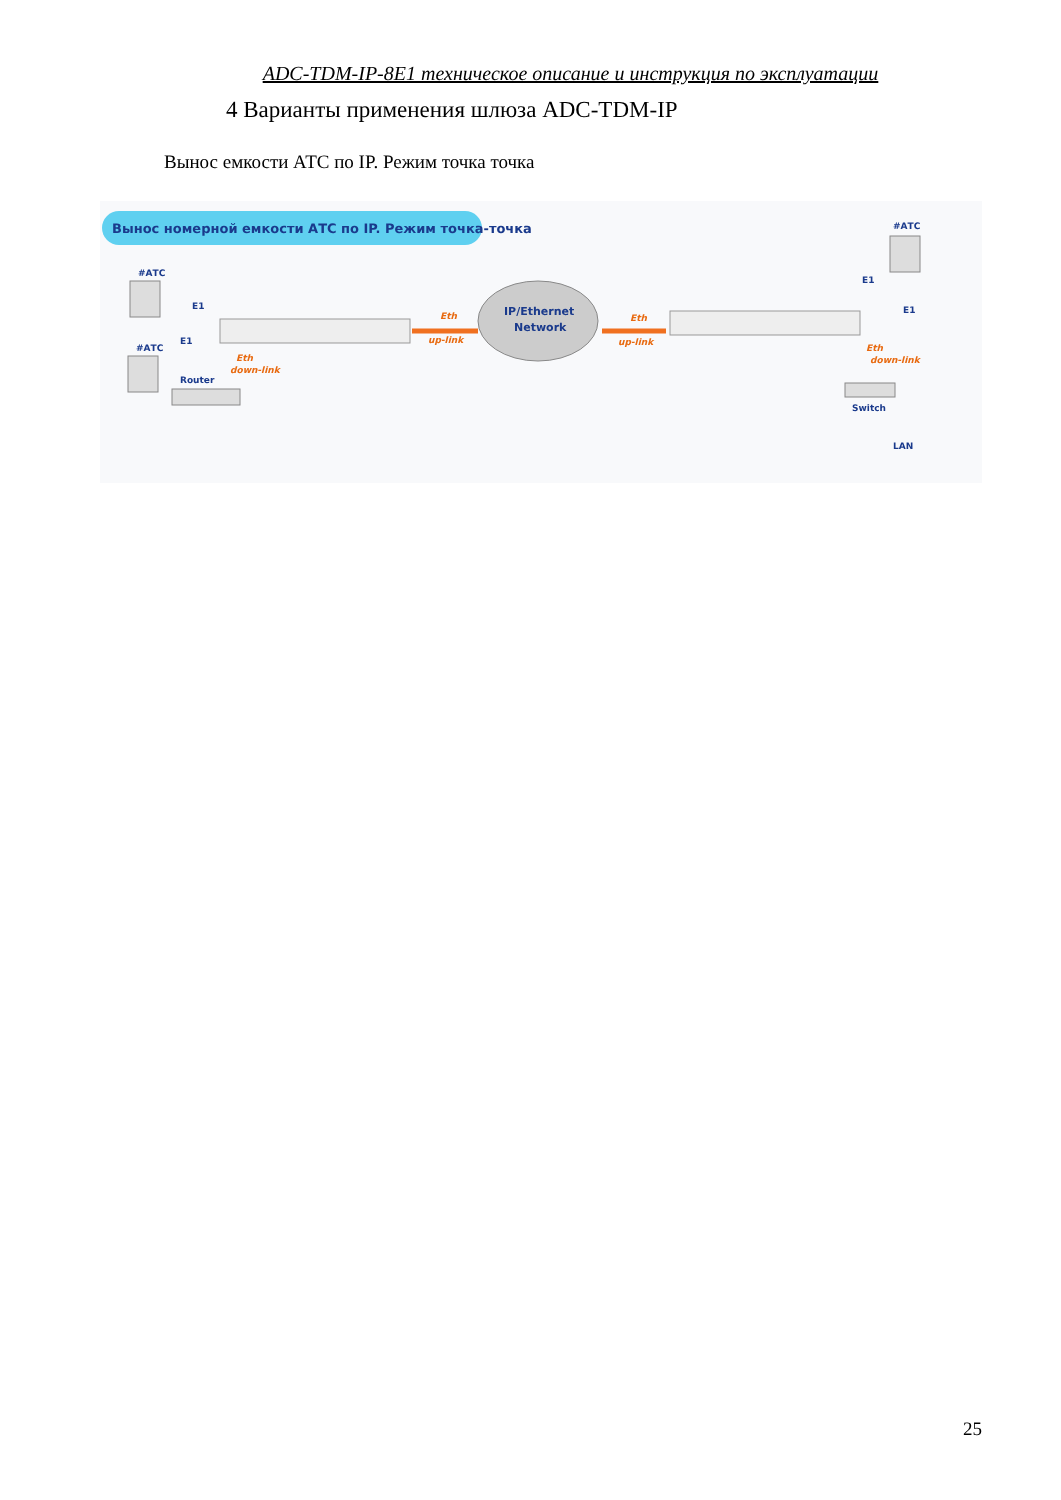ADC-TDM-IP-8E1 техническое описание и инструкция по эксплуатации
4 Варианты применения шлюза ADC-TDM-IP
Вынос емкости АТС по IP. Режим точка точка
Вынос номерной емкости АТС по IP. Режим точка-точка
#АТС
#АТС
E1
E1
Eth
down-link
Router
Eth
up-link
IP/Ethernet
Network
Eth
up-link
#АТС
E1
E1
Eth
down-link
Switch
LAN
25